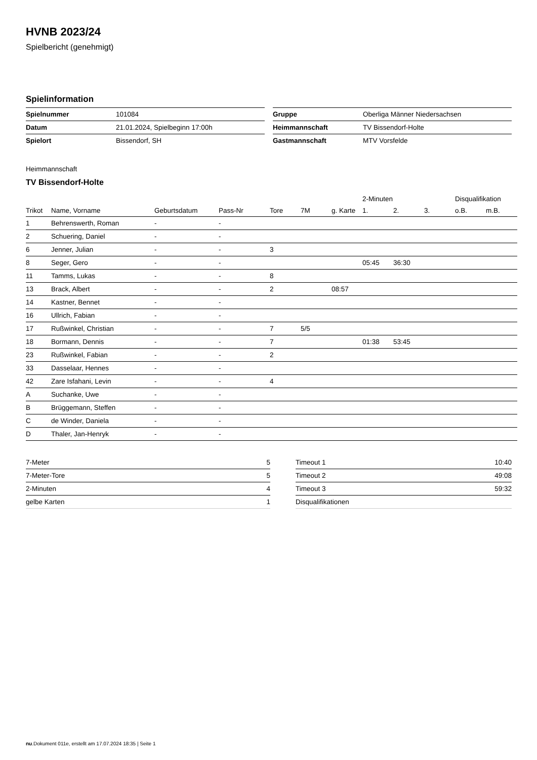HVNB 2023/24
Spielbericht (genehmigt)
Spielinformation
| Spielnummer | 101084 |
| Datum | 21.01.2024, Spielbeginn 17:00h |
| Spielort | Bissendorf, SH |
| Gruppe | Oberliga Männer Niedersachsen |
| Heimmannschaft | TV Bissendorf-Holte |
| Gastmannschaft | MTV Vorsfelde |
Heimmannschaft
TV Bissendorf-Holte
| | | | | | | | 2-Minuten | | | Disqualifikation | |
| --- | --- | --- | --- | --- | --- | --- | --- | --- | --- | --- | --- |
| Trikot | Name, Vorname | Geburtsdatum | Pass-Nr | Tore | 7M | g. Karte | 1. | 2. | 3. | o.B. | m.B. |
| 1 | Behrenswerth, Roman | - | - | | | | | | | | |
| 2 | Schuering, Daniel | - | - | | | | | | | | |
| 6 | Jenner, Julian | - | - | 3 | | | | | | | |
| 8 | Seger, Gero | - | - | | | | 05:45 | 36:30 | | | |
| 11 | Tamms, Lukas | - | - | 8 | | | | | | | |
| 13 | Brack, Albert | - | - | 2 | | 08:57 | | | | | |
| 14 | Kastner, Bennet | - | - | | | | | | | | |
| 16 | Ullrich, Fabian | - | - | | | | | | | | |
| 17 | Rußwinkel, Christian | - | - | 7 | 5/5 | | | | | | |
| 18 | Bormann, Dennis | - | - | 7 | | | 01:38 | 53:45 | | | |
| 23 | Rußwinkel, Fabian | - | - | 2 | | | | | | | |
| 33 | Dasselaar, Hennes | - | - | | | | | | | | |
| 42 | Zare Isfahani, Levin | - | - | 4 | | | | | | | |
| A | Suchanke, Uwe | - | - | | | | | | | | |
| B | Brüggemann, Steffen | - | - | | | | | | | | |
| C | de Winder, Daniela | - | - | | | | | | | | |
| D | Thaler, Jan-Henryk | - | - | | | | | | | | |
| 7-Meter | 5 |
| 7-Meter-Tore | 5 |
| 2-Minuten | 4 |
| gelbe Karten | 1 |
| Timeout 1 | 10:40 |
| Timeout 2 | 49:08 |
| Timeout 3 | 59:32 |
| Disqualifikationen | |
nu.Dokument 011e, erstellt am 17.07.2024 18:35 | Seite 1